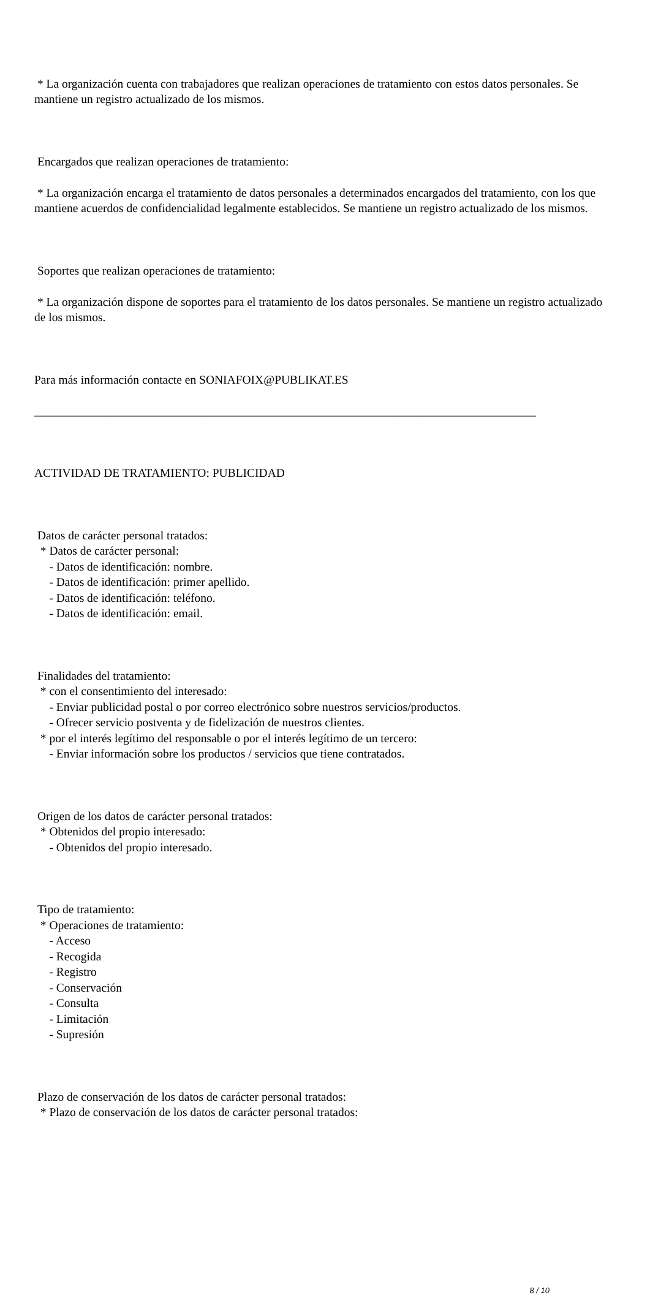* La organización cuenta con trabajadores que realizan operaciones de tratamiento con estos datos personales. Se mantiene un registro actualizado de los mismos.
Encargados que realizan operaciones de tratamiento:
* La organización encarga el tratamiento de datos personales a determinados encargados del tratamiento, con los que mantiene acuerdos de confidencialidad legalmente establecidos. Se mantiene un registro actualizado de los mismos.
Soportes que realizan operaciones de tratamiento:
* La organización dispone de soportes para el tratamiento de los datos personales. Se mantiene un registro actualizado de los mismos.
Para más información contacte en SONIAFOIX@PUBLIKAT.ES
____________________________________________________________________________________
ACTIVIDAD DE TRATAMIENTO: PUBLICIDAD
Datos de carácter personal tratados: * Datos de carácter personal: - Datos de identificación: nombre. - Datos de identificación: primer apellido. - Datos de identificación: teléfono. - Datos de identificación: email.
Finalidades del tratamiento: * con el consentimiento del interesado: - Enviar publicidad postal o por correo electrónico sobre nuestros servicios/productos. - Ofrecer servicio postventa y de fidelización de nuestros clientes. * por el interés legítimo del responsable o por el interés legítimo de un tercero: - Enviar información sobre los productos / servicios que tiene contratados.
Origen de los datos de carácter personal tratados: * Obtenidos del propio interesado: - Obtenidos del propio interesado.
Tipo de tratamiento: * Operaciones de tratamiento: - Acceso - Recogida - Registro - Conservación - Consulta - Limitación - Supresión
Plazo de conservación de los datos de carácter personal tratados: * Plazo de conservación de los datos de carácter personal tratados:
8 / 10